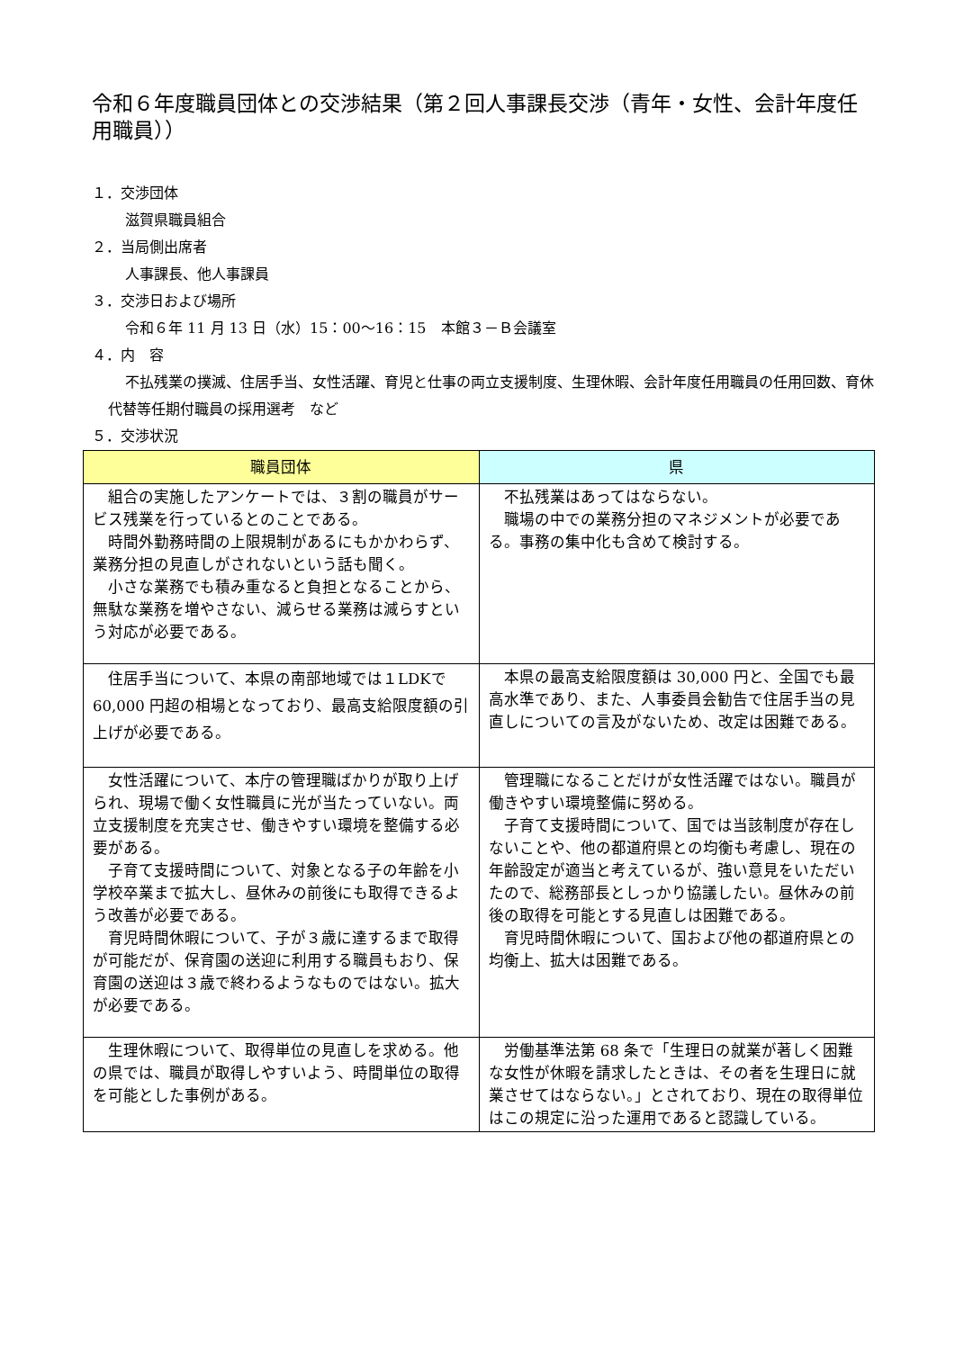令和６年度職員団体との交渉結果（第２回人事課長交渉（青年・女性、会計年度任用職員））
１．交渉団体
滋賀県職員組合
２．当局側出席者
人事課長、他人事課員
３．交渉日および場所
令和６年 11 月 13 日（水）15：00～16：15　本館３－Ｂ会議室
４．内　容
不払残業の撲滅、住居手当、女性活躍、育児と仕事の両立支援制度、生理休暇、会計年度任用職員の任用回数、育休代替等任期付職員の採用選考　など
５．交渉状況
| 職員団体 | 県 |
| --- | --- |
| 組合の実施したアンケートでは、３割の職員がサービス残業を行っているとのことである。 時間外勤務時間の上限規制があるにもかかわらず、業務分担の見直しがされないという話も聞く。 小さな業務でも積み重なると負担となることから、無駄な業務を増やさない、減らせる業務は減らすという対応が必要である。 | 不払残業はあってはならない。 職場の中での業務分担のマネジメントが必要である。事務の集中化も含めて検討する。 |
| 住居手当について、本県の南部地域では１LDKで 60,000 円超の相場となっており、最高支給限度額の引上げが必要である。 | 本県の最高支給限度額は 30,000 円と、全国でも最高水準であり、また、人事委員会勧告で住居手当の見直しについての言及がないため、改定は困難である。 |
| 女性活躍について、本庁の管理職ばかりが取り上げられ、現場で働く女性職員に光が当たっていない。両立支援制度を充実させ、働きやすい環境を整備する必要がある。 子育て支援時間について、対象となる子の年齢を小学校卒業まで拡大し、昼休みの前後にも取得できるよう改善が必要である。 育児時間休暇について、子が３歳に達するまで取得が可能だが、保育園の送迎に利用する職員もおり、保育園の送迎は３歳で終わるようなものではない。拡大が必要である。 | 管理職になることだけが女性活躍ではない。職員が働きやすい環境整備に努める。 子育て支援時間について、国では当該制度が存在しないことや、他の都道府県との均衡も考慮し、現在の年齢設定が適当と考えているが、強い意見をいただいたので、総務部長としっかり協議したい。昼休みの前後の取得を可能とする見直しは困難である。 育児時間休暇について、国および他の都道府県との均衡上、拡大は困難である。 |
| 生理休暇について、取得単位の見直しを求める。他の県では、職員が取得しやすいよう、時間単位の取得を可能とした事例がある。 | 労働基準法第 68 条で「生理日の就業が著しく困難な女性が休暇を請求したときは、その者を生理日に就業させてはならない。」とされており、現在の取得単位はこの規定に沿った運用であると認識している。 |